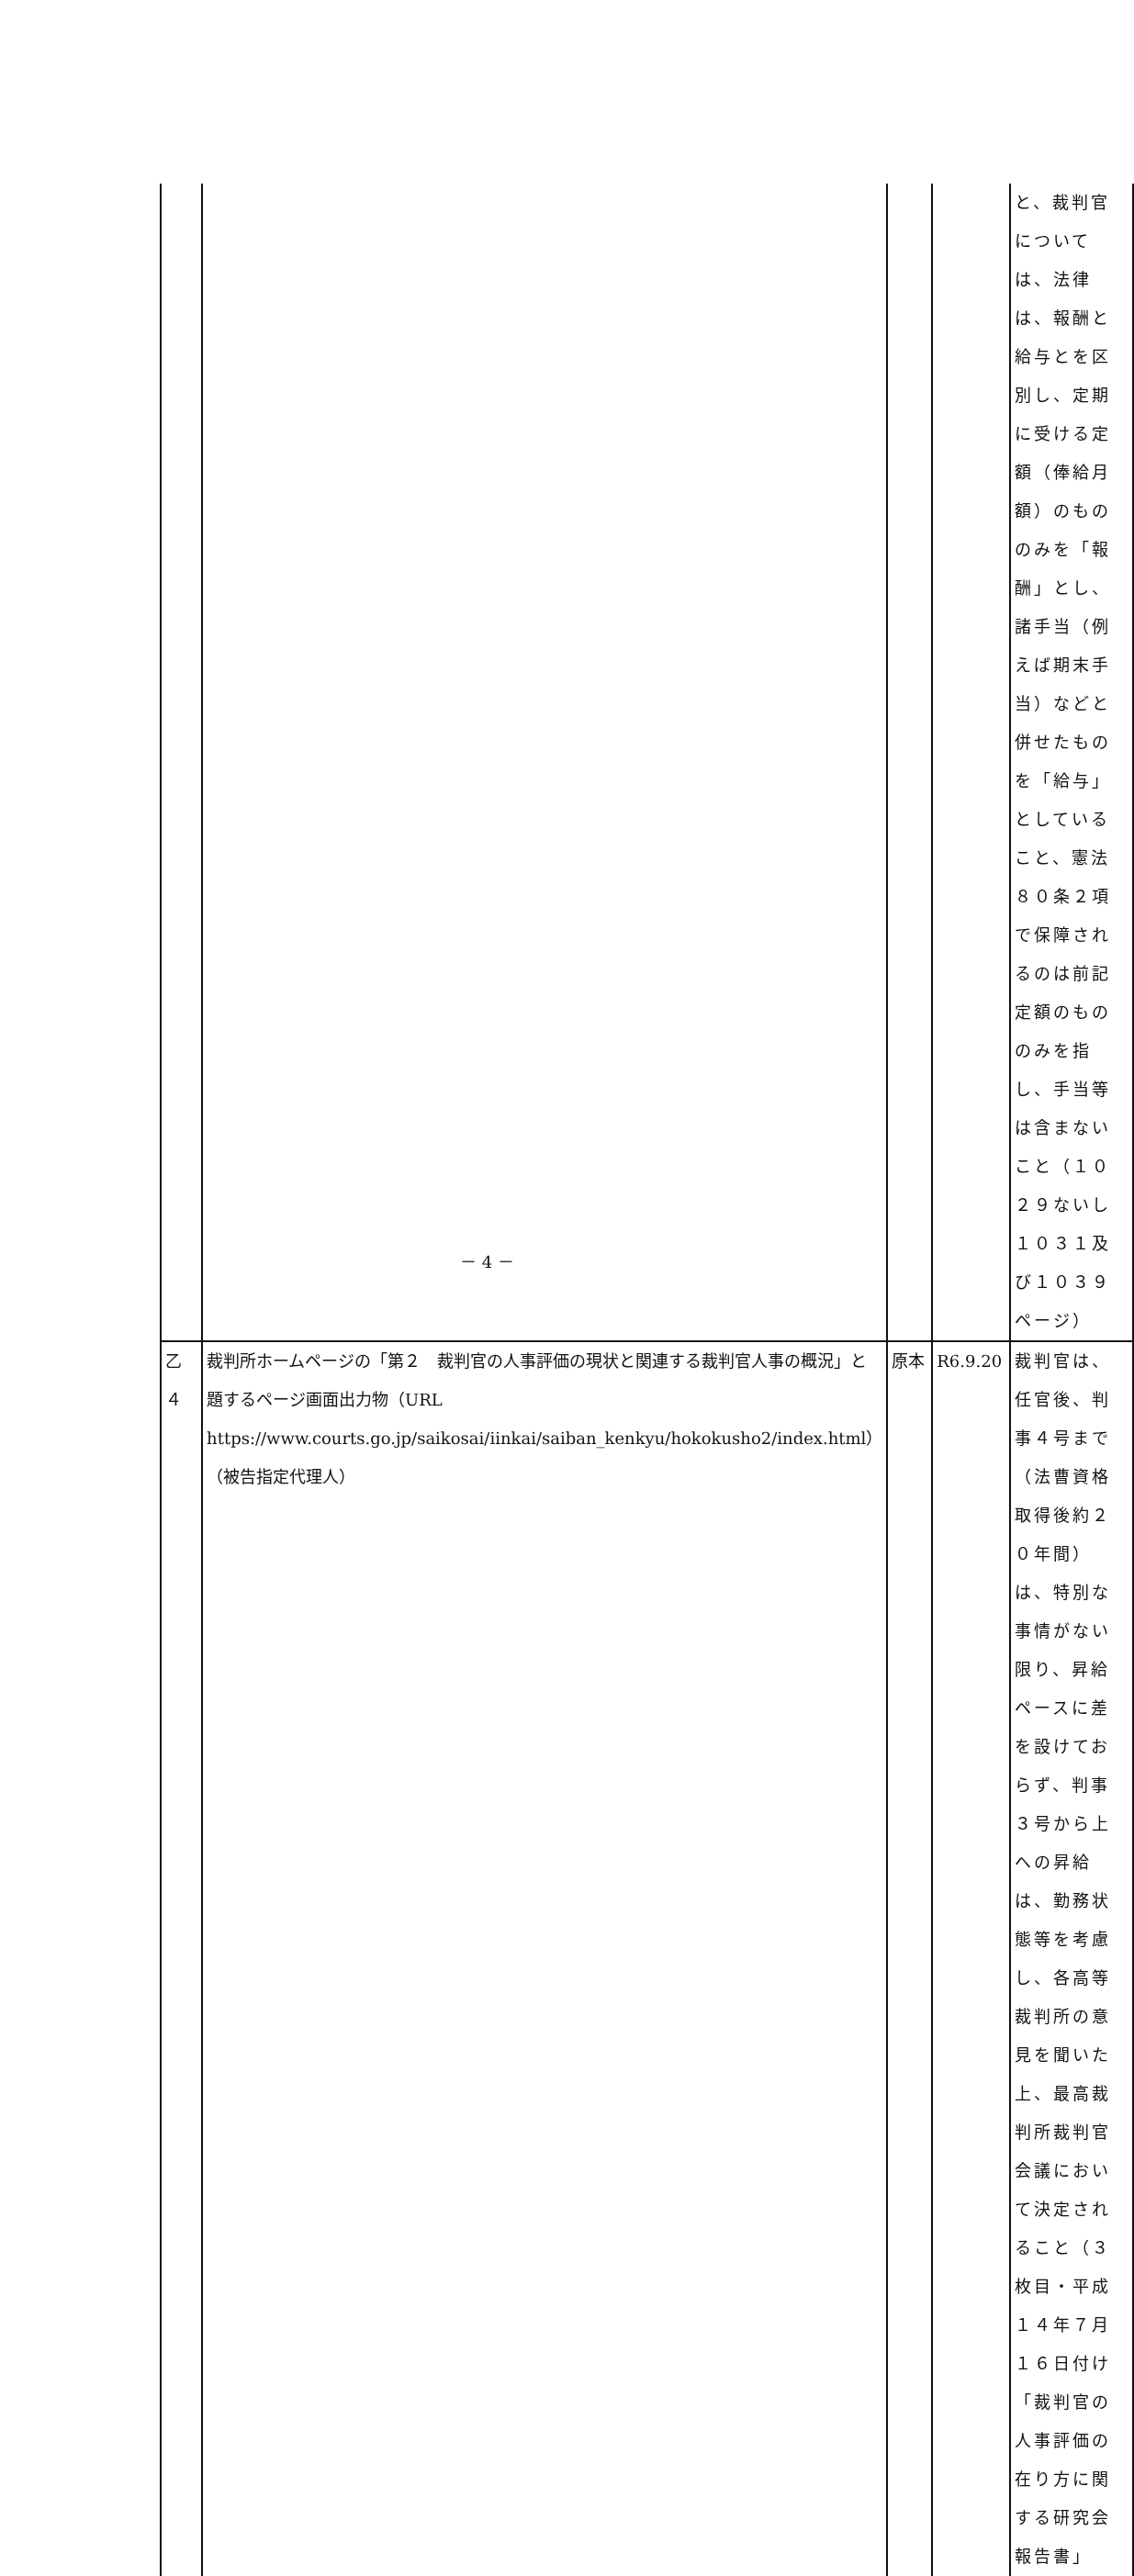| | | | | と、裁判官については、法律は、報酬と給与とを区別し、定期に受ける定額（俸給月額）のもののみを「報酬」とし、諸手当（例えば期末手当）などと併せたものを「給与」としていること、憲法８０条２項で保障されるのは前記定額のもののみを指し、手当等は含まないこと（１０２９ないし１０３１及び１０３９ページ） |
| 乙４ | 裁判所ホームページの「第２ 裁判官の人事評価の現状と関連する裁判官人事の概況」と題するページ画面出力物（URL https://www.courts.go.jp/saikosai/iinkai/saiban_kenkyu/hokokusho2/index.html）（被告指定代理人） | 原本 | R6.9.20 | 裁判官は、任官後、判事４号まで（法曹資格取得後約２０年間）は、特別な事情がない限り、昇給ペースに差を設けておらず、判事３号から上への昇給は、勤務状態等を考慮し、各高等裁判所の意見を聞いた上、最高裁判所裁判官会議において決定されること（３枚目・平成１４年７月１６日付け「裁判官の人事評価の在り方に関する研究会報告書」 |
－ 4 －